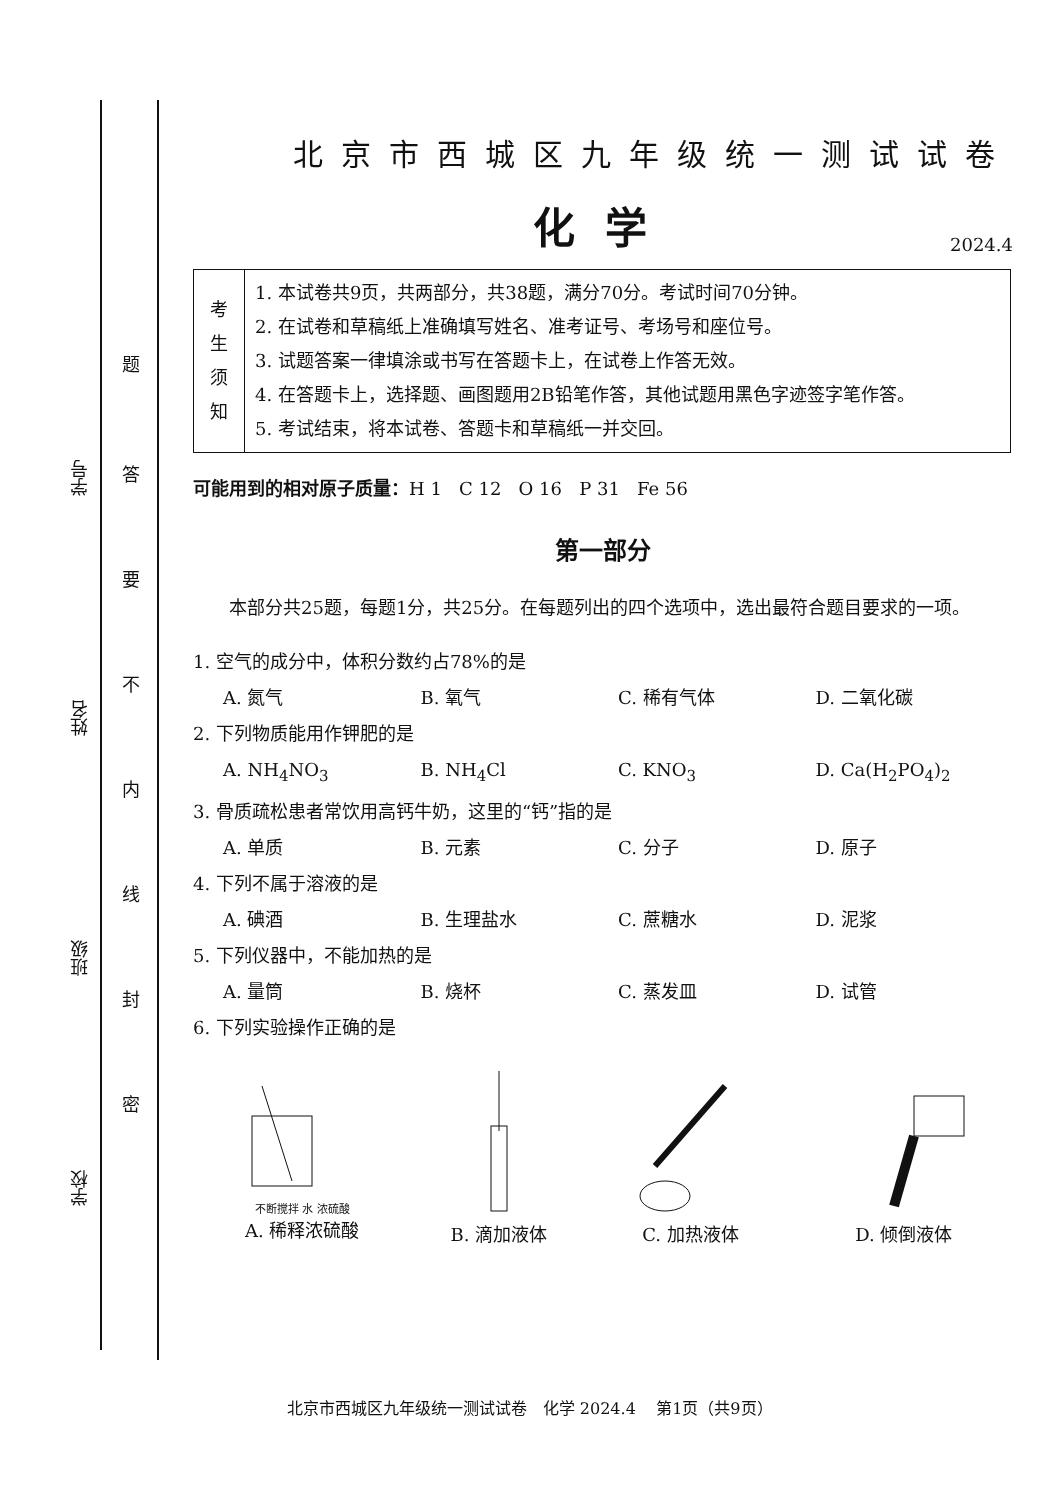学号
姓名
班级
学校
题
答
要
不
内
线
封
密
北京市西城区九年级统一测试试卷
化学 2024.4
| 考 生 须 知 | 1. 本试卷共9页，共两部分，共38题，满分70分。考试时间70分钟。 2. 在试卷和草稿纸上准确填写姓名、准考证号、考场号和座位号。 3. 试题答案一律填涂或书写在答题卡上，在试卷上作答无效。 4. 在答题卡上，选择题、画图题用2B铅笔作答，其他试题用黑色字迹签字笔作答。 5. 考试结束，将本试卷、答题卡和草稿纸一并交回。 |
可能用到的相对原子质量：H 1 C 12 O 16 P 31 Fe 56
第一部分
本部分共25题，每题1分，共25分。在每题列出的四个选项中，选出最符合题目要求的一项。
1. 空气的成分中，体积分数约占78%的是
A. 氮气 B. 氧气 C. 稀有气体 D. 二氧化碳
2. 下列物质能用作钾肥的是
A. NH<sub>4</sub>NO<sub>3</sub> B. NH<sub>4</sub>Cl C. KNO<sub>3</sub> D. Ca(H<sub>2</sub>PO<sub>4</sub>)<sub>2</sub>
3. 骨质疏松患者常饮用高钙牛奶，这里的“钙”指的是
A. 单质 B. 元素 C. 分子 D. 原子
4. 下列不属于溶液的是
A. 碘酒 B. 生理盐水 C. 蔗糖水 D. 泥浆
5. 下列仪器中，不能加热的是
A. 量筒 B. 烧杯 C. 蒸发皿 D. 试管
6. 下列实验操作正确的是
不断搅拌 水 浓硫酸
A. 稀释浓硫酸
B. 滴加液体
C. 加热液体
D. 倾倒液体
北京市西城区九年级统一测试试卷 化学 2024.4 第1页（共9页）